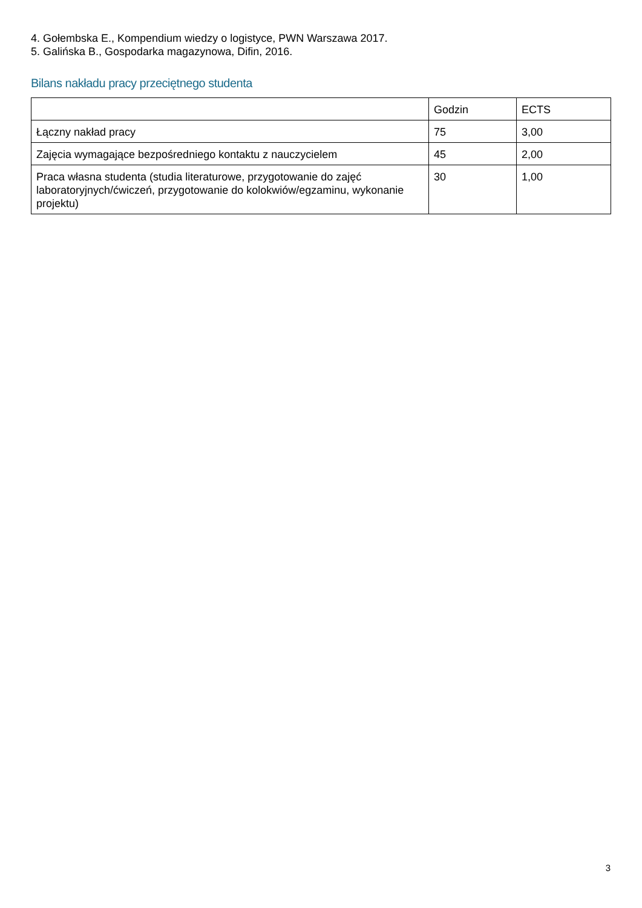4. Gołembska E., Kompendium wiedzy o logistyce, PWN Warszawa 2017.
5. Galińska B., Gospodarka magazynowa, Difin, 2016.
Bilans nakładu pracy przeciętnego studenta
| | Godzin | ECTS |
| Łączny nakład pracy | 75 | 3,00 |
| Zajęcia wymagające bezpośredniego kontaktu z nauczycielem | 45 | 2,00 |
| Praca własna studenta (studia literaturowe, przygotowanie do zajęć laboratoryjnych/ćwiczeń, przygotowanie do kolokwiów/egzaminu, wykonanie projektu) | 30 | 1,00 |
3